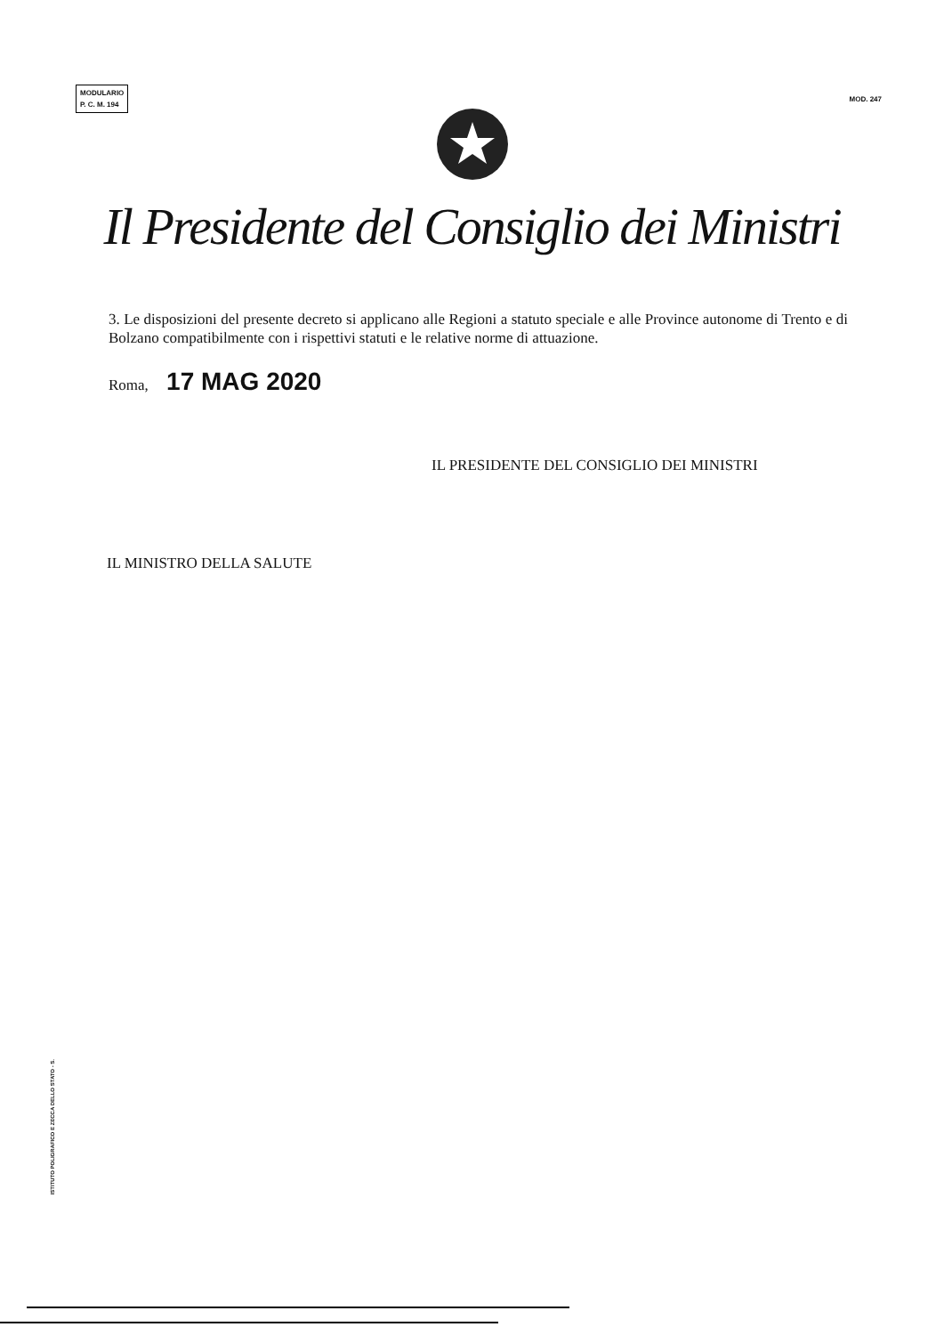MODULARIO
P. C. M. 194
MOD. 247
Il Presidente del Consiglio dei Ministri
3. Le disposizioni del presente decreto si applicano alle Regioni a statuto speciale e alle Province autonome di Trento e di Bolzano compatibilmente con i rispettivi statuti e le relative norme di attuazione.
Roma, 17 MAG 2020
IL PRESIDENTE DEL CONSIGLIO DEI MINISTRI
IL MINISTRO DELLA SALUTE
ISTITUTO POLIGRAFICO E ZECCA DELLO STATO - S.